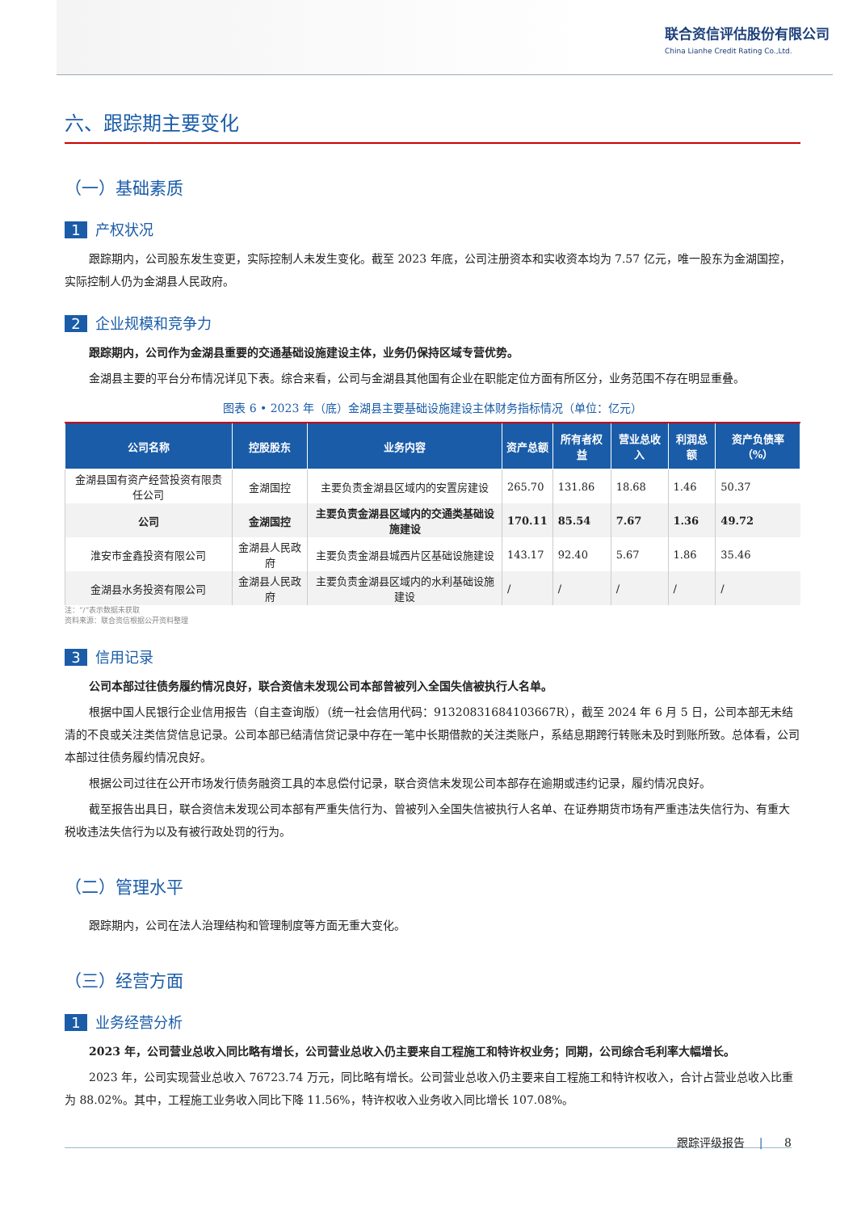联合资信评估股份有限公司
China Lianhe Credit Rating Co.,Ltd.
六、跟踪期主要变化
（一）基础素质
1 产权状况
跟踪期内，公司股东发生变更，实际控制人未发生变化。截至 2023 年底，公司注册资本和实收资本均为 7.57 亿元，唯一股东为金湖国控，实际控制人仍为金湖县人民政府。
2 企业规模和竞争力
跟踪期内，公司作为金湖县重要的交通基础设施建设主体，业务仍保持区域专营优势。
金湖县主要的平台分布情况详见下表。综合来看，公司与金湖县其他国有企业在职能定位方面有所区分，业务范围不存在明显重叠。
图表 6 • 2023 年（底）金湖县主要基础设施建设主体财务指标情况（单位：亿元）
| 公司名称 | 控股股东 | 业务内容 | 资产总额 | 所有者权益 | 营业总收入 | 利润总额 | 资产负债率（%） |
| --- | --- | --- | --- | --- | --- | --- | --- |
| 金湖县国有资产经营投资有限责任公司 | 金湖国控 | 主要负责金湖县区域内的安置房建设 | 265.70 | 131.86 | 18.68 | 1.46 | 50.37 |
| 公司 | 金湖国控 | 主要负责金湖县区域内的交通类基础设施建设 | 170.11 | 85.54 | 7.67 | 1.36 | 49.72 |
| 淮安市金鑫投资有限公司 | 金湖县人民政府 | 主要负责金湖县城西片区基础设施建设 | 143.17 | 92.40 | 5.67 | 1.86 | 35.46 |
| 金湖县水务投资有限公司 | 金湖县人民政府 | 主要负责金湖县区域内的水利基础设施建设 | / | / | / | / | / |
注：“/”表示数据未获取
资料来源：联合资信根据公开资料整理
3 信用记录
公司本部过往债务履约情况良好，联合资信未发现公司本部曾被列入全国失信被执行人名单。
根据中国人民银行企业信用报告（自主查询版）（统一社会信用代码：91320831684103667R），截至 2024 年 6 月 5 日，公司本部无未结清的不良或关注类信贷信息记录。公司本部已结清信贷记录中存在一笔中长期借款的关注类账户，系结息期跨行转账未及时到账所致。总体看，公司本部过往债务履约情况良好。
根据公司过往在公开市场发行债务融资工具的本息偿付记录，联合资信未发现公司本部存在逾期或违约记录，履约情况良好。
截至报告出具日，联合资信未发现公司本部有严重失信行为、曾被列入全国失信被执行人名单、在证券期货市场有严重违法失信行为、有重大税收违法失信行为以及有被行政处罚的行为。
（二）管理水平
跟踪期内，公司在法人治理结构和管理制度等方面无重大变化。
（三）经营方面
1 业务经营分析
2023 年，公司营业总收入同比略有增长，公司营业总收入仍主要来自工程施工和特许权业务；同期，公司综合毛利率大幅增长。
2023 年，公司实现营业总收入 76723.74 万元，同比略有增长。公司营业总收入仍主要来自工程施工和特许权收入，合计占营业总收入比重为 88.02%。其中，工程施工业务收入同比下降 11.56%，特许权收入业务收入同比增长 107.08%。
跟踪评级报告 | 8